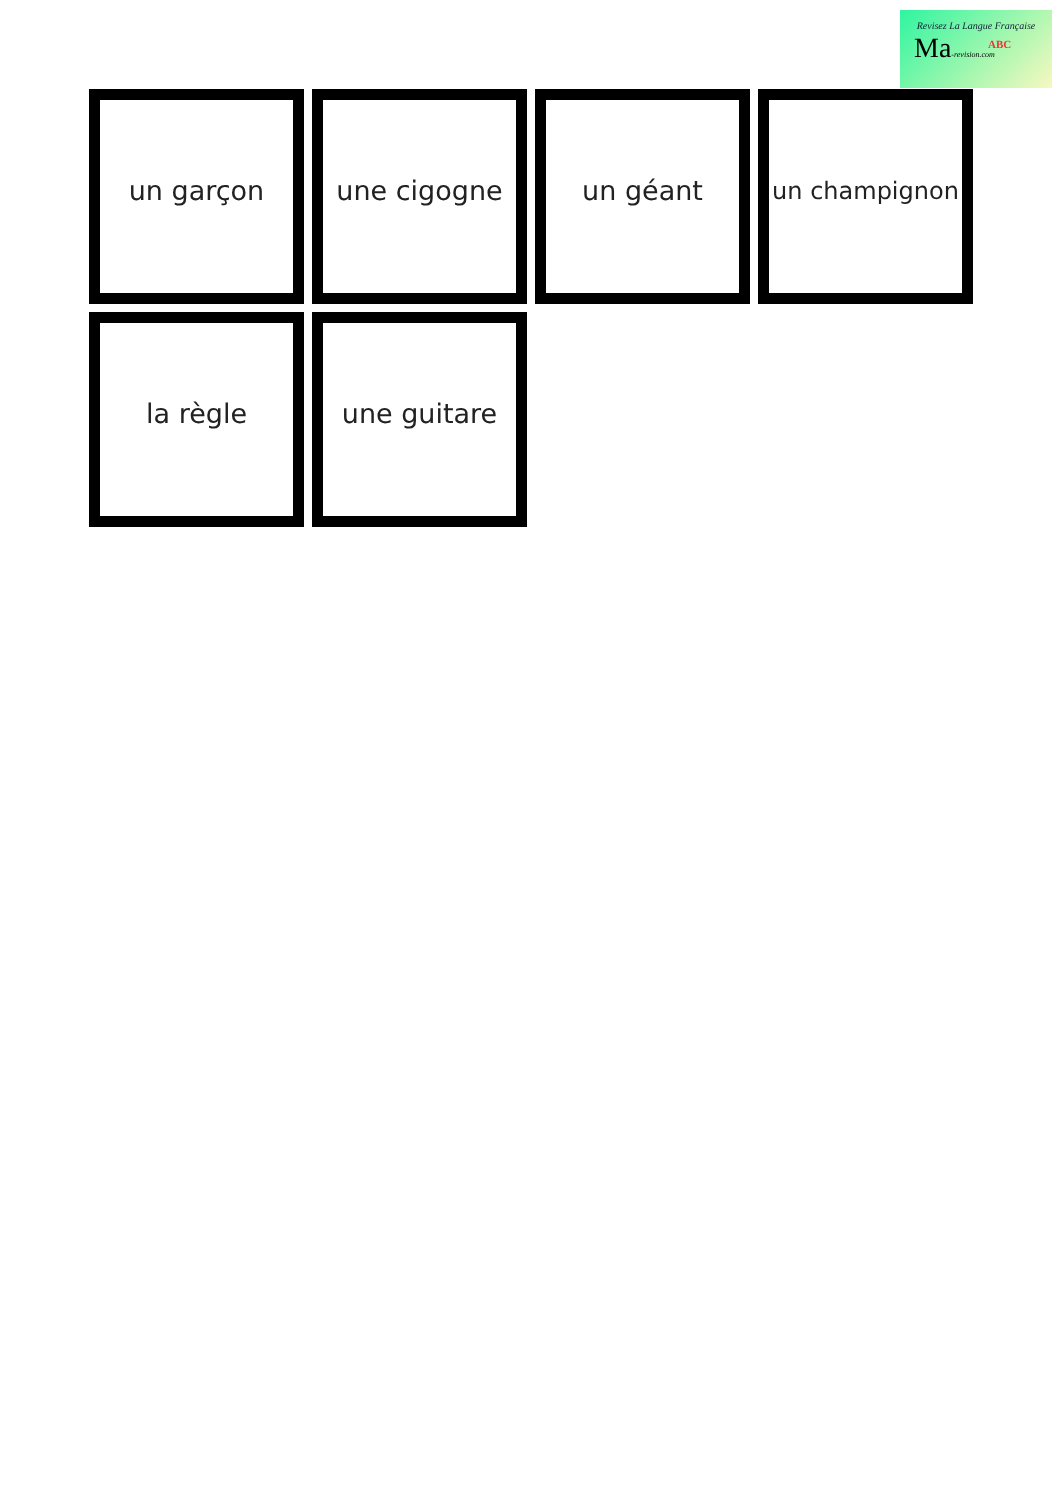Revisez La Langue Française
Ma-revision.com
ABC
un garçon
une cigogne
un géant
un champignon
la règle
une guitare